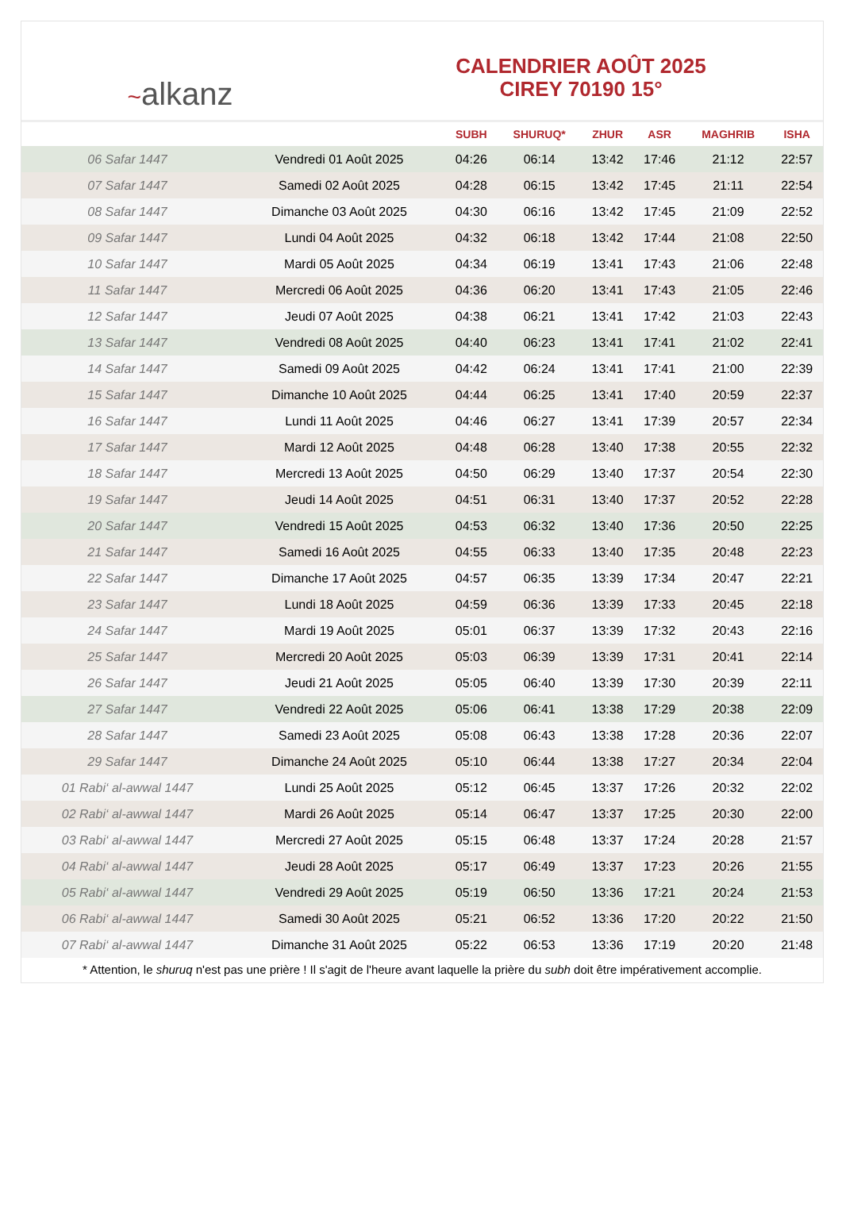~alkanz
CALENDRIER AOÛT 2025
CIREY 70190 15°
| | | SUBH | SHURUQ* | ZHUR | ASR | MAGHRIB | ISHA |
| --- | --- | --- | --- | --- | --- | --- | --- |
| 06 Safar 1447 | Vendredi 01 Août 2025 | 04:26 | 06:14 | 13:42 | 17:46 | 21:12 | 22:57 |
| 07 Safar 1447 | Samedi 02 Août 2025 | 04:28 | 06:15 | 13:42 | 17:45 | 21:11 | 22:54 |
| 08 Safar 1447 | Dimanche 03 Août 2025 | 04:30 | 06:16 | 13:42 | 17:45 | 21:09 | 22:52 |
| 09 Safar 1447 | Lundi 04 Août 2025 | 04:32 | 06:18 | 13:42 | 17:44 | 21:08 | 22:50 |
| 10 Safar 1447 | Mardi 05 Août 2025 | 04:34 | 06:19 | 13:41 | 17:43 | 21:06 | 22:48 |
| 11 Safar 1447 | Mercredi 06 Août 2025 | 04:36 | 06:20 | 13:41 | 17:43 | 21:05 | 22:46 |
| 12 Safar 1447 | Jeudi 07 Août 2025 | 04:38 | 06:21 | 13:41 | 17:42 | 21:03 | 22:43 |
| 13 Safar 1447 | Vendredi 08 Août 2025 | 04:40 | 06:23 | 13:41 | 17:41 | 21:02 | 22:41 |
| 14 Safar 1447 | Samedi 09 Août 2025 | 04:42 | 06:24 | 13:41 | 17:41 | 21:00 | 22:39 |
| 15 Safar 1447 | Dimanche 10 Août 2025 | 04:44 | 06:25 | 13:41 | 17:40 | 20:59 | 22:37 |
| 16 Safar 1447 | Lundi 11 Août 2025 | 04:46 | 06:27 | 13:41 | 17:39 | 20:57 | 22:34 |
| 17 Safar 1447 | Mardi 12 Août 2025 | 04:48 | 06:28 | 13:40 | 17:38 | 20:55 | 22:32 |
| 18 Safar 1447 | Mercredi 13 Août 2025 | 04:50 | 06:29 | 13:40 | 17:37 | 20:54 | 22:30 |
| 19 Safar 1447 | Jeudi 14 Août 2025 | 04:51 | 06:31 | 13:40 | 17:37 | 20:52 | 22:28 |
| 20 Safar 1447 | Vendredi 15 Août 2025 | 04:53 | 06:32 | 13:40 | 17:36 | 20:50 | 22:25 |
| 21 Safar 1447 | Samedi 16 Août 2025 | 04:55 | 06:33 | 13:40 | 17:35 | 20:48 | 22:23 |
| 22 Safar 1447 | Dimanche 17 Août 2025 | 04:57 | 06:35 | 13:39 | 17:34 | 20:47 | 22:21 |
| 23 Safar 1447 | Lundi 18 Août 2025 | 04:59 | 06:36 | 13:39 | 17:33 | 20:45 | 22:18 |
| 24 Safar 1447 | Mardi 19 Août 2025 | 05:01 | 06:37 | 13:39 | 17:32 | 20:43 | 22:16 |
| 25 Safar 1447 | Mercredi 20 Août 2025 | 05:03 | 06:39 | 13:39 | 17:31 | 20:41 | 22:14 |
| 26 Safar 1447 | Jeudi 21 Août 2025 | 05:05 | 06:40 | 13:39 | 17:30 | 20:39 | 22:11 |
| 27 Safar 1447 | Vendredi 22 Août 2025 | 05:06 | 06:41 | 13:38 | 17:29 | 20:38 | 22:09 |
| 28 Safar 1447 | Samedi 23 Août 2025 | 05:08 | 06:43 | 13:38 | 17:28 | 20:36 | 22:07 |
| 29 Safar 1447 | Dimanche 24 Août 2025 | 05:10 | 06:44 | 13:38 | 17:27 | 20:34 | 22:04 |
| 01 Rabi‘ al-awwal 1447 | Lundi 25 Août 2025 | 05:12 | 06:45 | 13:37 | 17:26 | 20:32 | 22:02 |
| 02 Rabi‘ al-awwal 1447 | Mardi 26 Août 2025 | 05:14 | 06:47 | 13:37 | 17:25 | 20:30 | 22:00 |
| 03 Rabi‘ al-awwal 1447 | Mercredi 27 Août 2025 | 05:15 | 06:48 | 13:37 | 17:24 | 20:28 | 21:57 |
| 04 Rabi‘ al-awwal 1447 | Jeudi 28 Août 2025 | 05:17 | 06:49 | 13:37 | 17:23 | 20:26 | 21:55 |
| 05 Rabi‘ al-awwal 1447 | Vendredi 29 Août 2025 | 05:19 | 06:50 | 13:36 | 17:21 | 20:24 | 21:53 |
| 06 Rabi‘ al-awwal 1447 | Samedi 30 Août 2025 | 05:21 | 06:52 | 13:36 | 17:20 | 20:22 | 21:50 |
| 07 Rabi‘ al-awwal 1447 | Dimanche 31 Août 2025 | 05:22 | 06:53 | 13:36 | 17:19 | 20:20 | 21:48 |
* Attention, le shuruq n'est pas une prière ! Il s'agit de l'heure avant laquelle la prière du subh doit être impérativement accomplie.